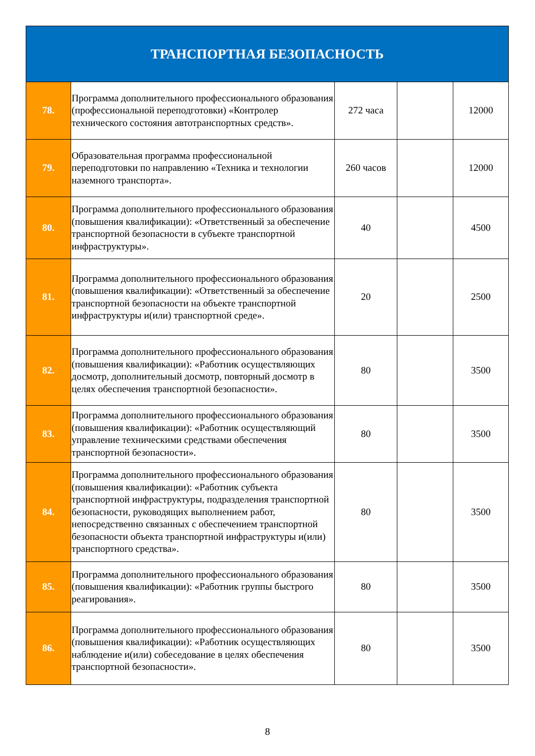| ТРАНСПОРТНАЯ БЕЗОПАСНОСТЬ | | | | |
| --- | --- | --- | --- | --- |
| 78. | Программа дополнительного профессионального образования (профессиональной переподготовки) «Контролер технического состояния автотранспортных средств». | 272 часа | | 12000 |
| 79. | Образовательная программа профессиональной переподготовки по направлению «Техника и технологии наземного транспорта». | 260 часов | | 12000 |
| 80. | Программа дополнительного профессионального образования (повышения квалификации): «Ответственный за обеспечение транспортной безопасности в субъекте транспортной инфраструктуры». | 40 | | 4500 |
| 81. | Программа дополнительного профессионального образования (повышения квалификации): «Ответственный за обеспечение транспортной безопасности на объекте транспортной инфраструктуры и(или) транспортной среде». | 20 | | 2500 |
| 82. | Программа дополнительного профессионального образования (повышения квалификации): «Работник осуществляющих досмотр, дополнительный досмотр, повторный досмотр в целях обеспечения транспортной безопасности». | 80 | | 3500 |
| 83. | Программа дополнительного профессионального образования (повышения квалификации): «Работник осуществляющий управление техническими средствами обеспечения транспортной безопасности». | 80 | | 3500 |
| 84. | Программа дополнительного профессионального образования (повышения квалификации): «Работник субъекта транспортной инфраструктуры, подразделения транспортной безопасности, руководящих выполнением работ, непосредственно связанных с обеспечением транспортной безопасности объекта транспортной инфраструктуры и(или) транспортного средства». | 80 | | 3500 |
| 85. | Программа дополнительного профессионального образования (повышения квалификации): «Работник группы быстрого реагирования». | 80 | | 3500 |
| 86. | Программа дополнительного профессионального образования (повышения квалификации): «Работник осуществляющих наблюдение и(или) собеседование в целях обеспечения транспортной безопасности». | 80 | | 3500 |
8